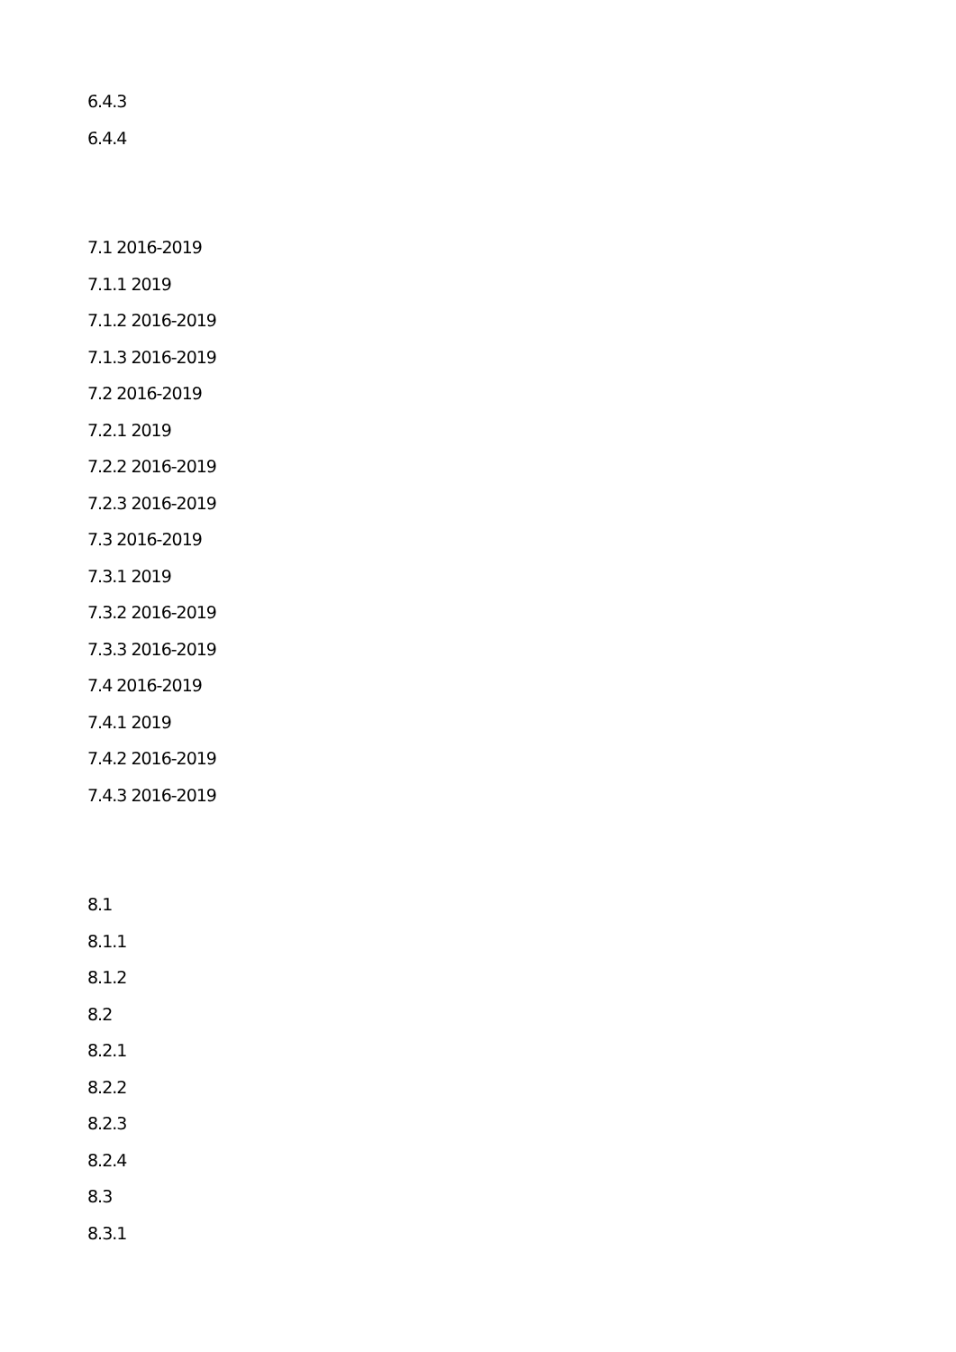6.4.3
6.4.4
7.1 2016-2019
7.1.1 2019
7.1.2 2016-2019
7.1.3 2016-2019
7.2 2016-2019
7.2.1 2019
7.2.2 2016-2019
7.2.3 2016-2019
7.3 2016-2019
7.3.1 2019
7.3.2 2016-2019
7.3.3 2016-2019
7.4 2016-2019
7.4.1 2019
7.4.2 2016-2019
7.4.3 2016-2019
8.1
8.1.1
8.1.2
8.2
8.2.1
8.2.2
8.2.3
8.2.4
8.3
8.3.1